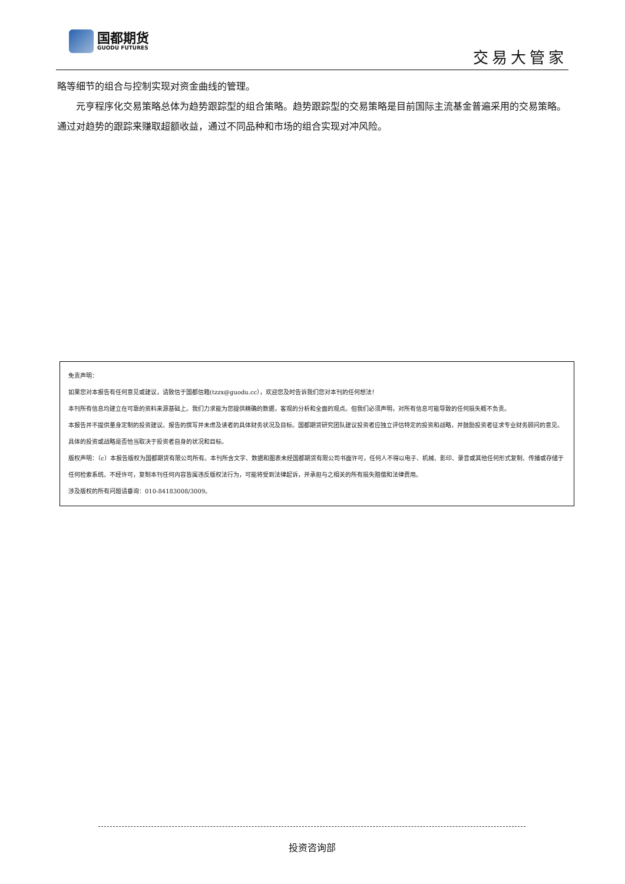国都期货
GUODU FUTURES
交易大管家
略等细节的组合与控制实现对资金曲线的管理。
元亨程序化交易策略总体为趋势跟踪型的组合策略。趋势跟踪型的交易策略是目前国际主流基金普遍采用的交易策略。通过对趋势的跟踪来赚取超额收益，通过不同品种和市场的组合实现对冲风险。
免责声明：
如果您对本报告有任何意见或建议，请致信于国都信箱(tzzx@guodu.cc），欢迎您及时告诉我们您对本刊的任何想法！
本刊所有信息均建立在可靠的资料来源基础上。我们力求能为您提供精确的数据，客观的分析和全面的观点。但我们必须声明，对所有信息可能导致的任何损失概不负责。
本报告并不提供量身定制的投资建议。报告的撰写并未虑及读者的具体财务状况及目标。国都期货研究团队建议投资者应独立评估特定的投资和战略，并鼓励投资者征求专业财务顾问的意见。具体的投资或战略是否恰当取决于投资者自身的状况和目标。
版权声明：（c）本报告版权为国都期货有限公司所有。本刊所含文字、数据和图表未经国都期货有限公司书面许可，任何人不得以电子、机械、影印、录音或其他任何形式复制、传播或存储于任何检索系统。不经许可，复制本刊任何内容皆属违反版权法行为，可能将受到法律起诉，并承担与之相关的所有损失赔偿和法律费用。
涉及版权的所有问题请垂询：010-84183008/3009。
投资咨询部